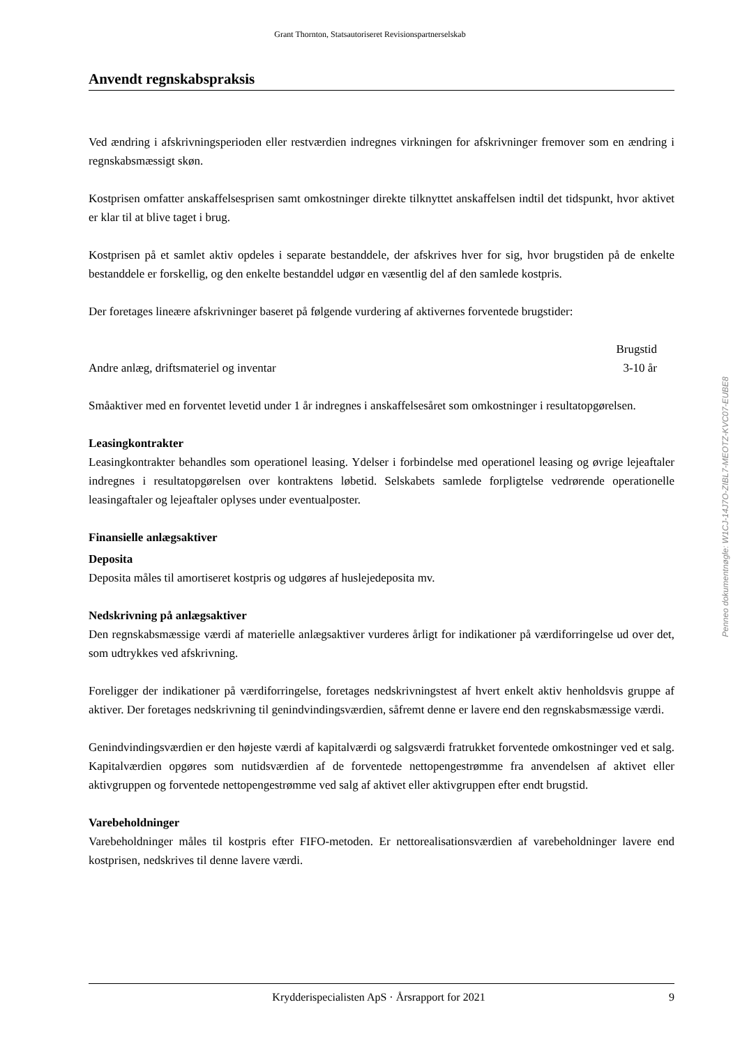Grant Thornton, Statsautoriseret Revisionspartnerselskab
Anvendt regnskabspraksis
Ved ændring i afskrivningsperioden eller restværdien indregnes virkningen for afskrivninger fremover som en ændring i regnskabsmæssigt skøn.
Kostprisen omfatter anskaffelsesprisen samt omkostninger direkte tilknyttet anskaffelsen indtil det tidspunkt, hvor aktivet er klar til at blive taget i brug.
Kostprisen på et samlet aktiv opdeles i separate bestanddele, der afskrives hver for sig, hvor brugstiden på de enkelte bestanddele er forskellig, og den enkelte bestanddel udgør en væsentlig del af den samlede kostpris.
Der foretages lineære afskrivninger baseret på følgende vurdering af aktivernes forventede brugstider:
| | Brugstid |
| --- | --- |
| Andre anlæg, driftsmateriel og inventar | 3-10 år |
Småaktiver med en forventet levetid under 1 år indregnes i anskaffelsesåret som omkostninger i resultatopgørelsen.
Leasingkontrakter
Leasingkontrakter behandles som operationel leasing. Ydelser i forbindelse med operationel leasing og øvrige lejeaftaler indregnes i resultatopgørelsen over kontraktens løbetid. Selskabets samlede forpligtelse vedrørende operationelle leasingaftaler og lejeaftaler oplyses under eventualposter.
Finansielle anlægsaktiver
Deposita
Deposita måles til amortiseret kostpris og udgøres af huslejedeposita mv.
Nedskrivning på anlægsaktiver
Den regnskabsmæssige værdi af materielle anlægsaktiver vurderes årligt for indikationer på værdiforringelse ud over det, som udtrykkes ved afskrivning.
Foreligger der indikationer på værdiforringelse, foretages nedskrivningstest af hvert enkelt aktiv henholdsvis gruppe af aktiver. Der foretages nedskrivning til genindvindingsværdien, såfremt denne er lavere end den regnskabsmæssige værdi.
Genindvindingsværdien er den højeste værdi af kapitalværdi og salgsværdi fratrukket forventede omkostninger ved et salg. Kapitalværdien opgøres som nutidsværdien af de forventede nettopengestrømme fra anvendelsen af aktivet eller aktivgruppen og forventede nettopengestrømme ved salg af aktivet eller aktivgruppen efter endt brugstid.
Varebeholdninger
Varebeholdninger måles til kostpris efter FIFO-metoden. Er nettorealisationsværdien af varebeholdninger lavere end kostprisen, nedskrives til denne lavere værdi.
Penneo dokumentnøgle: W1CJ-14J7O-ZIBL7-MEOTZ-KVC07-EUBE8
Krydderispecialisten ApS · Årsrapport for 2021 9